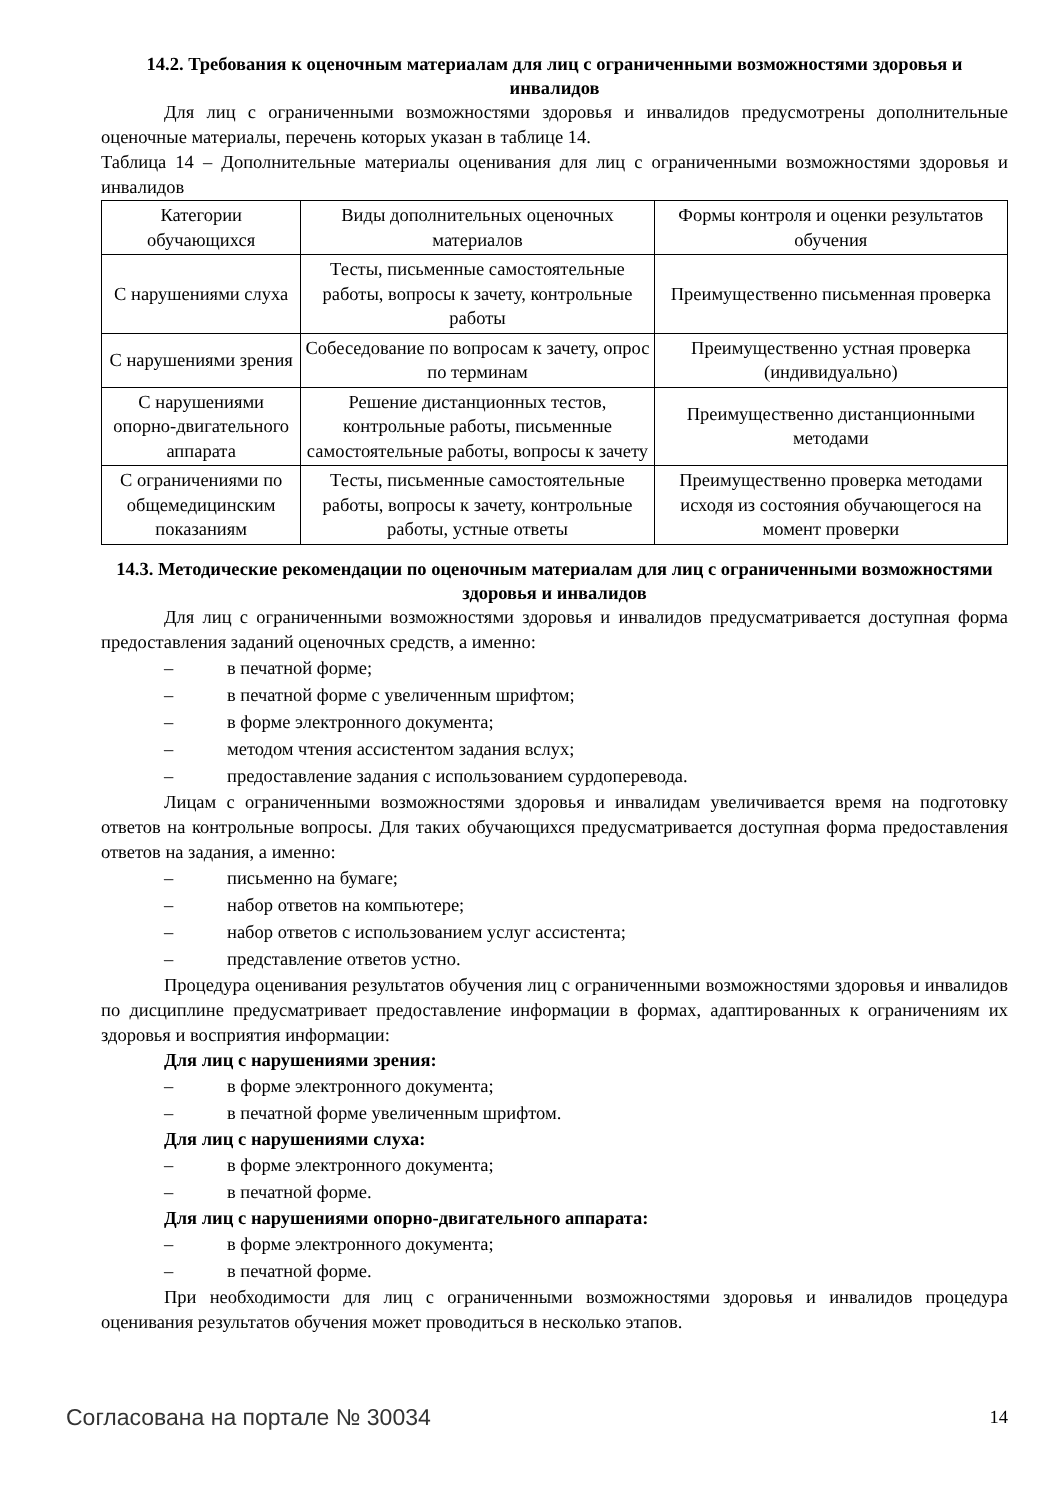14.2. Требования к оценочным материалам для лиц с ограниченными возможностями здоровья и инвалидов
Для лиц с ограниченными возможностями здоровья и инвалидов предусмотрены дополнительные оценочные материалы, перечень которых указан в таблице 14.
Таблица 14 – Дополнительные материалы оценивания для лиц с ограниченными возможностями здоровья и инвалидов
| Категории обучающихся | Виды дополнительных оценочных материалов | Формы контроля и оценки результатов обучения |
| С нарушениями слуха | Тесты, письменные самостоятельные работы, вопросы к зачету, контрольные работы | Преимущественно письменная проверка |
| С нарушениями зрения | Собеседование по вопросам к зачету, опрос по терминам | Преимущественно устная проверка (индивидуально) |
| С нарушениями опорно-двигательного аппарата | Решение дистанционных тестов, контрольные работы, письменные самостоятельные работы, вопросы к зачету | Преимущественно дистанционными методами |
| С ограничениями по общемедицинским показаниям | Тесты, письменные самостоятельные работы, вопросы к зачету, контрольные работы, устные ответы | Преимущественно проверка методами исходя из состояния обучающегося на момент проверки |
14.3. Методические рекомендации по оценочным материалам для лиц с ограниченными возможностями здоровья и инвалидов
Для лиц с ограниченными возможностями здоровья и инвалидов предусматривается доступная форма предоставления заданий оценочных средств, а именно:
– в печатной форме;
– в печатной форме с увеличенным шрифтом;
– в форме электронного документа;
– методом чтения ассистентом задания вслух;
– предоставление задания с использованием сурдоперевода.
Лицам с ограниченными возможностями здоровья и инвалидам увеличивается время на подготовку ответов на контрольные вопросы. Для таких обучающихся предусматривается доступная форма предоставления ответов на задания, а именно:
– письменно на бумаге;
– набор ответов на компьютере;
– набор ответов с использованием услуг ассистента;
– представление ответов устно.
Процедура оценивания результатов обучения лиц с ограниченными возможностями здоровья и инвалидов по дисциплине предусматривает предоставление информации в формах, адаптированных к ограничениям их здоровья и восприятия информации:
Для лиц с нарушениями зрения:
– в форме электронного документа;
– в печатной форме увеличенным шрифтом.
Для лиц с нарушениями слуха:
– в форме электронного документа;
– в печатной форме.
Для лиц с нарушениями опорно-двигательного аппарата:
– в форме электронного документа;
– в печатной форме.
При необходимости для лиц с ограниченными возможностями здоровья и инвалидов процедура оценивания результатов обучения может проводиться в несколько этапов.
Согласована на портале № 30034 14